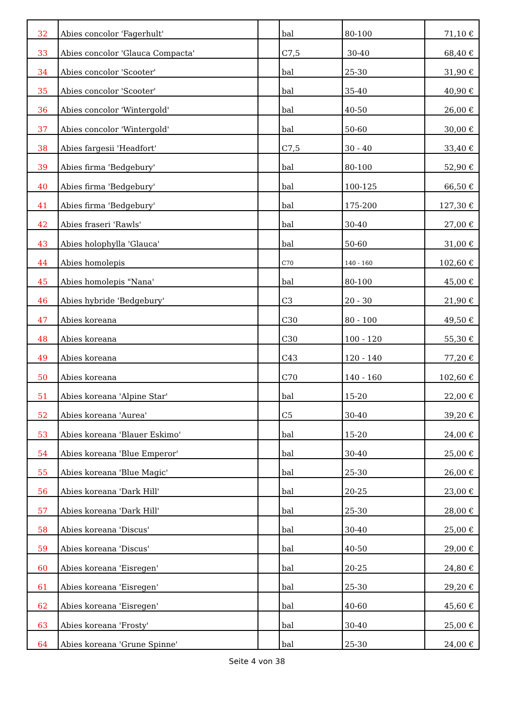| 32 | Abies concolor 'Fagerhult' | | bal | 80-100 | 71,10 € |
| 33 | Abies concolor 'Glauca Compacta' | | C7,5 | 30-40 | 68,40 € |
| 34 | Abies concolor 'Scooter' | | bal | 25-30 | 31,90 € |
| 35 | Abies concolor 'Scooter' | | bal | 35-40 | 40,90 € |
| 36 | Abies concolor 'Wintergold' | | bal | 40-50 | 26,00 € |
| 37 | Abies concolor 'Wintergold' | | bal | 50-60 | 30,00 € |
| 38 | Abies fargesii 'Headfort' | | C7,5 | 30 - 40 | 33,40 € |
| 39 | Abies firma 'Bedgebury' | | bal | 80-100 | 52,90 € |
| 40 | Abies firma 'Bedgebury' | | bal | 100-125 | 66,50 € |
| 41 | Abies firma 'Bedgebury' | | bal | 175-200 | 127,30 € |
| 42 | Abies fraseri 'Rawls' | | bal | 30-40 | 27,00 € |
| 43 | Abies holophylla 'Glauca' | | bal | 50-60 | 31,00 € |
| 44 | Abies homolepis | | C70 | 140 - 160 | 102,60 € |
| 45 | Abies homolepis "Nana' | | bal | 80-100 | 45,00 € |
| 46 | Abies hybride 'Bedgebury' | | C3 | 20 - 30 | 21,90 € |
| 47 | Abies koreana | | C30 | 80 - 100 | 49,50 € |
| 48 | Abies koreana | | C30 | 100 - 120 | 55,30 € |
| 49 | Abies koreana | | C43 | 120 - 140 | 77,20 € |
| 50 | Abies koreana | | C70 | 140 - 160 | 102,60 € |
| 51 | Abies koreana 'Alpine Star' | | bal | 15-20 | 22,00 € |
| 52 | Abies koreana 'Aurea' | | C5 | 30-40 | 39,20 € |
| 53 | Abies koreana 'Blauer Eskimo' | | bal | 15-20 | 24,00 € |
| 54 | Abies koreana 'Blue Emperor' | | bal | 30-40 | 25,00 € |
| 55 | Abies koreana 'Blue Magic' | | bal | 25-30 | 26,00 € |
| 56 | Abies koreana 'Dark Hill' | | bal | 20-25 | 23,00 € |
| 57 | Abies koreana 'Dark Hill' | | bal | 25-30 | 28,00 € |
| 58 | Abies koreana 'Discus' | | bal | 30-40 | 25,00 € |
| 59 | Abies koreana 'Discus' | | bal | 40-50 | 29,00 € |
| 60 | Abies koreana 'Eisregen' | | bal | 20-25 | 24,80 € |
| 61 | Abies koreana 'Eisregen' | | bal | 25-30 | 29,20 € |
| 62 | Abies koreana 'Eisregen' | | bal | 40-60 | 45,60 € |
| 63 | Abies koreana 'Frosty' | | bal | 30-40 | 25,00 € |
| 64 | Abies koreana 'Grune Spinne' | | bal | 25-30 | 24,00 € |
Seite 4 von 38